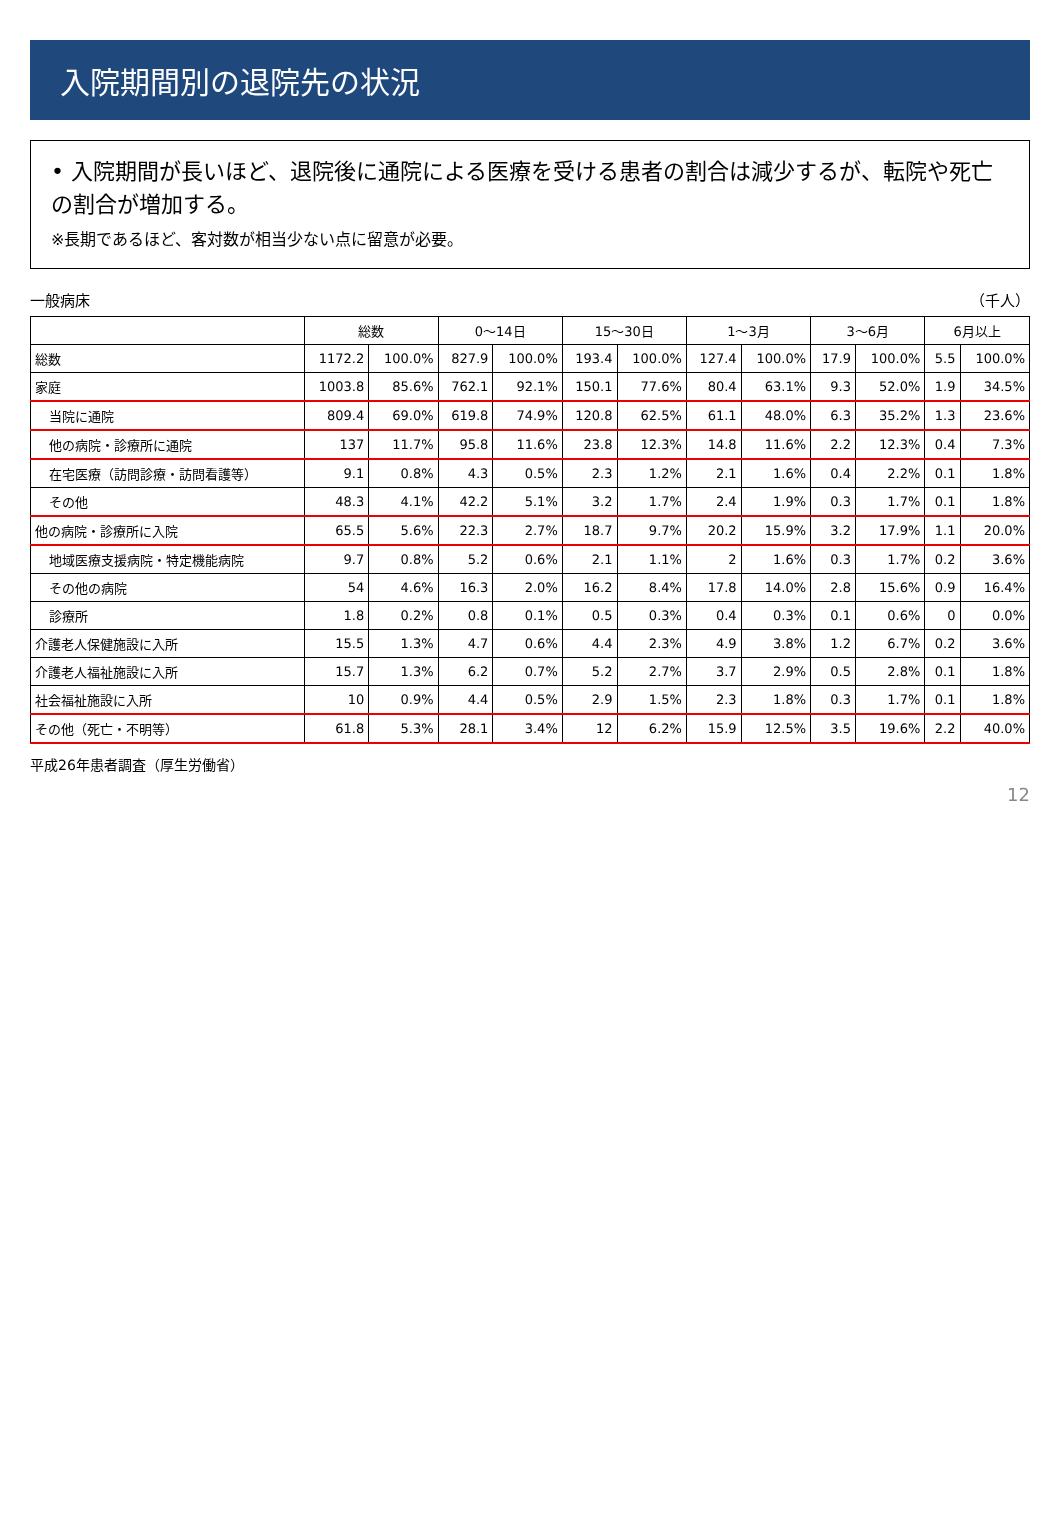入院期間別の退院先の状況
• 入院期間が長いほど、退院後に通院による医療を受ける患者の割合は減少するが、転院や死亡の割合が増加する。
※長期であるほど、客対数が相当少ない点に留意が必要。
一般病床 （千人）
| | 総数 | | 0〜14日 | | 15〜30日 | | 1〜3月 | | 3〜6月 | | 6月以上 | |
| --- | --- | --- | --- | --- | --- | --- | --- | --- | --- | --- | --- | --- |
| 総数 | 1172.2 | 100.0% | 827.9 | 100.0% | 193.4 | 100.0% | 127.4 | 100.0% | 17.9 | 100.0% | 5.5 | 100.0% |
| 家庭 | 1003.8 | 85.6% | 762.1 | 92.1% | 150.1 | 77.6% | 80.4 | 63.1% | 9.3 | 52.0% | 1.9 | 34.5% |
| 当院に通院 | 809.4 | 69.0% | 619.8 | 74.9% | 120.8 | 62.5% | 61.1 | 48.0% | 6.3 | 35.2% | 1.3 | 23.6% |
| 他の病院・診療所に通院 | 137 | 11.7% | 95.8 | 11.6% | 23.8 | 12.3% | 14.8 | 11.6% | 2.2 | 12.3% | 0.4 | 7.3% |
| 在宅医療（訪問診療・訪問看護等） | 9.1 | 0.8% | 4.3 | 0.5% | 2.3 | 1.2% | 2.1 | 1.6% | 0.4 | 2.2% | 0.1 | 1.8% |
| その他 | 48.3 | 4.1% | 42.2 | 5.1% | 3.2 | 1.7% | 2.4 | 1.9% | 0.3 | 1.7% | 0.1 | 1.8% |
| 他の病院・診療所に入院 | 65.5 | 5.6% | 22.3 | 2.7% | 18.7 | 9.7% | 20.2 | 15.9% | 3.2 | 17.9% | 1.1 | 20.0% |
| 地域医療支援病院・特定機能病院 | 9.7 | 0.8% | 5.2 | 0.6% | 2.1 | 1.1% | 2 | 1.6% | 0.3 | 1.7% | 0.2 | 3.6% |
| その他の病院 | 54 | 4.6% | 16.3 | 2.0% | 16.2 | 8.4% | 17.8 | 14.0% | 2.8 | 15.6% | 0.9 | 16.4% |
| 診療所 | 1.8 | 0.2% | 0.8 | 0.1% | 0.5 | 0.3% | 0.4 | 0.3% | 0.1 | 0.6% | 0 | 0.0% |
| 介護老人保健施設に入所 | 15.5 | 1.3% | 4.7 | 0.6% | 4.4 | 2.3% | 4.9 | 3.8% | 1.2 | 6.7% | 0.2 | 3.6% |
| 介護老人福祉施設に入所 | 15.7 | 1.3% | 6.2 | 0.7% | 5.2 | 2.7% | 3.7 | 2.9% | 0.5 | 2.8% | 0.1 | 1.8% |
| 社会福祉施設に入所 | 10 | 0.9% | 4.4 | 0.5% | 2.9 | 1.5% | 2.3 | 1.8% | 0.3 | 1.7% | 0.1 | 1.8% |
| その他（死亡・不明等） | 61.8 | 5.3% | 28.1 | 3.4% | 12 | 6.2% | 15.9 | 12.5% | 3.5 | 19.6% | 2.2 | 40.0% |
平成26年患者調査（厚生労働省）
12